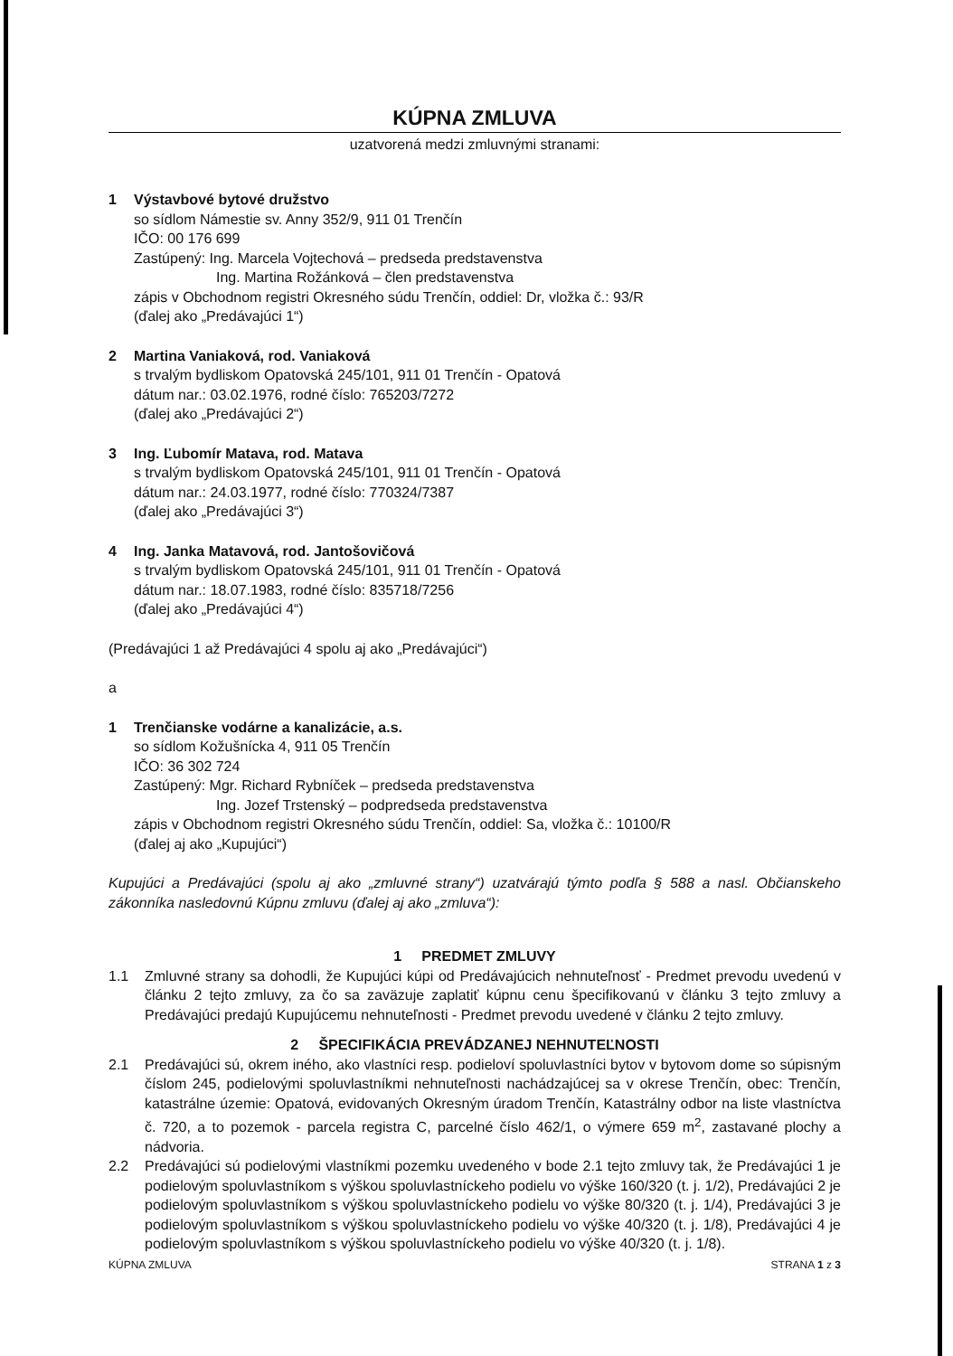KÚPNA ZMLUVA
uzatvorená medzi zmluvnými stranami:
1 Výstavbové bytové družstvo
so sídlom Námestie sv. Anny 352/9, 911 01 Trenčín
IČO: 00 176 699
Zastúpený: Ing. Marcela Vojtechová – predseda predstavenstva
Ing. Martina Rožánková – člen predstavenstva
zápis v Obchodnom registri Okresného súdu Trenčín, oddiel: Dr, vložka č.: 93/R
(ďalej ako „Predávajúci 1“)
2 Martina Vaniaková, rod. Vaniaková
s trvalým bydliskom Opatovská 245/101, 911 01 Trenčín - Opatová
dátum nar.: 03.02.1976, rodné číslo: 765203/7272
(ďalej ako „Predávajúci 2“)
3 Ing. Ľubomír Matava, rod. Matava
s trvalým bydliskom Opatovská 245/101, 911 01 Trenčín - Opatová
dátum nar.: 24.03.1977, rodné číslo: 770324/7387
(ďalej ako „Predávajúci 3“)
4 Ing. Janka Matavová, rod. Jantošovičová
s trvalým bydliskom Opatovská 245/101, 911 01 Trenčín - Opatová
dátum nar.: 18.07.1983, rodné číslo: 835718/7256
(ďalej ako „Predávajúci 4“)
(Predávajúci 1 až Predávajúci 4 spolu aj ako „Predávajúci“)
a
1 Trenčianske vodárne a kanalizácie, a.s.
so sídlom Kožušnícka 4, 911 05 Trenčín
IČO: 36 302 724
Zastúpený: Mgr. Richard Rybníček – predseda predstavenstva
Ing. Jozef Trstenský – podpredseda predstavenstva
zápis v Obchodnom registri Okresného súdu Trenčín, oddiel: Sa, vložka č.: 10100/R
(ďalej aj ako „Kupujúci“)
Kupujúci a Predávajúci (spolu aj ako „zmluvné strany“) uzatvárajú týmto podľa § 588 a nasl. Občianskeho zákonníka nasledovnú Kúpnu zmluvu (ďalej aj ako „zmluva“):
1 PREDMET ZMLUVY
1.1 Zmluvné strany sa dohodli, že Kupujúci kúpi od Predávajúcich nehnuteľnosť - Predmet prevodu uvedenú v článku 2 tejto zmluvy, za čo sa zaväzuje zaplatiť kúpnu cenu špecifikovanú v článku 3 tejto zmluvy a Predávajúci predajú Kupujúcemu nehnuteľnosti - Predmet prevodu uvedené v článku 2 tejto zmluvy.
2 ŠPECIFIKÁCIA PREVÁDZANEJ NEHNUTEĽNOSTI
2.1 Predávajúci sú, okrem iného, ako vlastníci resp. podieloví spoluvlastníci bytov v bytovom dome so súpisným číslom 245, podielovými spoluvlastníkmi nehnuteľnosti nachádzajúcej sa v okrese Trenčín, obec: Trenčín, katastrálne územie: Opatová, evidovaných Okresným úradom Trenčín, Katastrálny odbor na liste vlastníctva č. 720, a to pozemok - parcela registra C, parcelné číslo 462/1, o výmere 659 m<sup>2</sup>, zastavané plochy a nádvoria.
2.2 Predávajúci sú podielovými vlastníkmi pozemku uvedeného v bode 2.1 tejto zmluvy tak, že Predávajúci 1 je podielovým spoluvlastníkom s výškou spoluvlastníckeho podielu vo výške 160/320 (t. j. 1/2), Predávajúci 2 je podielovým spoluvlastníkom s výškou spoluvlastníckeho podielu vo výške 80/320 (t. j. 1/4), Predávajúci 3 je podielovým spoluvlastníkom s výškou spoluvlastníckeho podielu vo výške 40/320 (t. j. 1/8), Predávajúci 4 je podielovým spoluvlastníkom s výškou spoluvlastníckeho podielu vo výške 40/320 (t. j. 1/8).
KÚPNA ZMLUVA STRANA 1 z 3